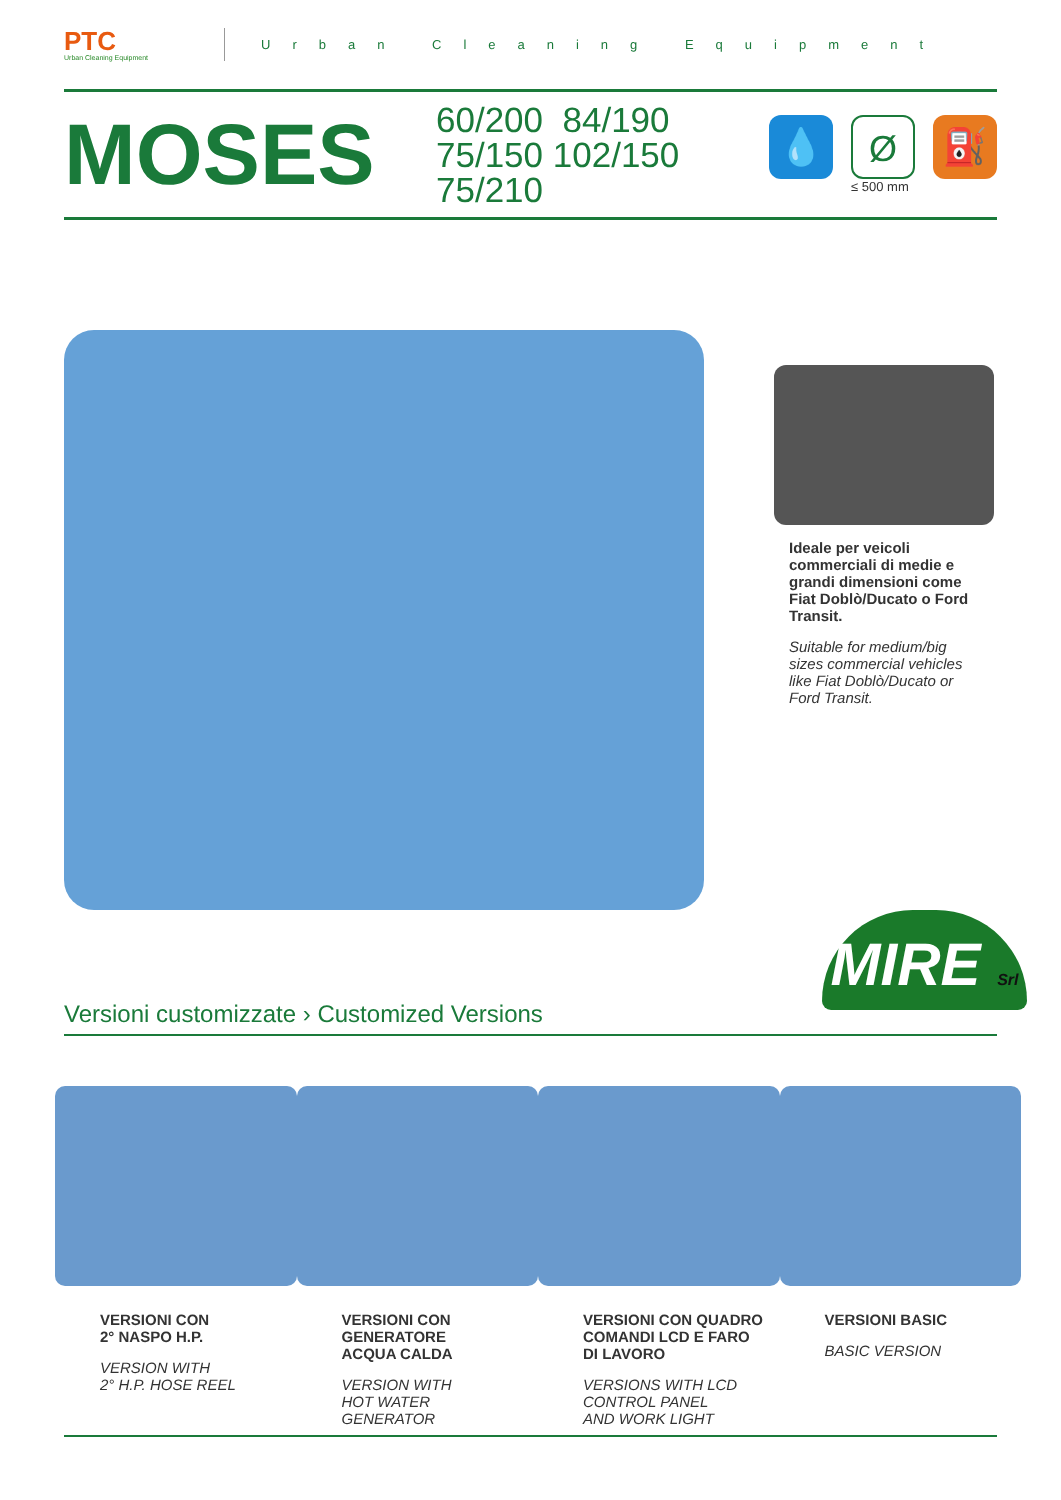PTC
Urban Cleaning Equipment
Urban Cleaning Equipment
MOSES
60/200 84/190
75/150 102/150
75/210
💧
Ø
≤ 500 mm
⛽
Ideale per veicoli commerciali di medie e grandi dimensioni come Fiat Doblò/Ducato o Ford Transit.
Suitable for medium/big sizes commercial vehicles like Fiat Doblò/Ducato or Ford Transit.
MIRE Srl
Versioni customizzate › Customized Versions
VERSIONI CON
2° NASPO H.P.
VERSION WITH
2° H.P. HOSE REEL
VERSIONI CON
GENERATORE
ACQUA CALDA
VERSION WITH
HOT WATER
GENERATOR
VERSIONI CON QUADRO
COMANDI LCD E FARO
DI LAVORO
VERSIONS WITH LCD
CONTROL PANEL
AND WORK LIGHT
VERSIONI BASIC
BASIC VERSION